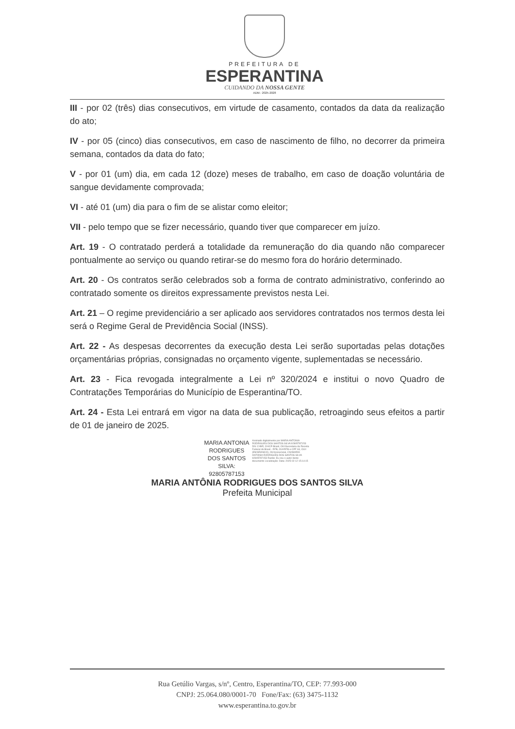PREFEITURA DE
ESPERANTINA
CUIDANDO DA NOSSA GENTE
ADM.: 2025-2028
III - por 02 (três) dias consecutivos, em virtude de casamento, contados da data da realização do ato;
IV - por 05 (cinco) dias consecutivos, em caso de nascimento de filho, no decorrer da primeira semana, contados da data do fato;
V - por 01 (um) dia, em cada 12 (doze) meses de trabalho, em caso de doação voluntária de sangue devidamente comprovada;
VI - até 01 (um) dia para o fim de se alistar como eleitor;
VII - pelo tempo que se fizer necessário, quando tiver que comparecer em juízo.
Art. 19 - O contratado perderá a totalidade da remuneração do dia quando não comparecer pontualmente ao serviço ou quando retirar-se do mesmo fora do horário determinado.
Art. 20 - Os contratos serão celebrados sob a forma de contrato administrativo, conferindo ao contratado somente os direitos expressamente previstos nesta Lei.
Art. 21 – O regime previdenciário a ser aplicado aos servidores contratados nos termos desta lei será o Regime Geral de Previdência Social (INSS).
Art. 22 - As despesas decorrentes da execução desta Lei serão suportadas pelas dotações orçamentárias próprias, consignadas no orçamento vigente, suplementadas se necessário.
Art. 23 - Fica revogada integralmente a Lei nº 320/2024 e institui o novo Quadro de Contratações Temporárias do Município de Esperantina/TO.
Art. 24 - Esta Lei entrará em vigor na data de sua publicação, retroagindo seus efeitos a partir de 01 de janeiro de 2025.
MARIA ANTONIA
RODRIGUES
DOS SANTOS
SILVA:
92805787153
Assinado digitalmente por MARIA ANTONIA RODRIGUES DOS SANTOS SILVA 92805787153 DN: C=BR, O=ICP-Brasil, OU=Secretaria da Receita Federal do Brasil - RFB, OU=RFB e-CPF A3, OU=(EM BRANCO), OU=presencial, CN=MARIA ANTONIA RODRIGUES DOS SANTOS SILVA 92805787153 Razão: Eu sou o autor deste documento Localização: Data: 2025-02-12 15:14:15
MARIA ANTÔNIA RODRIGUES DOS SANTOS SILVA
Prefeita Municipal
Rua Getúlio Vargas, s/nº, Centro, Esperantina/TO, CEP: 77.993-000
CNPJ: 25.064.080/0001-70 Fone/Fax: (63) 3475-1132
www.esperantina.to.gov.br